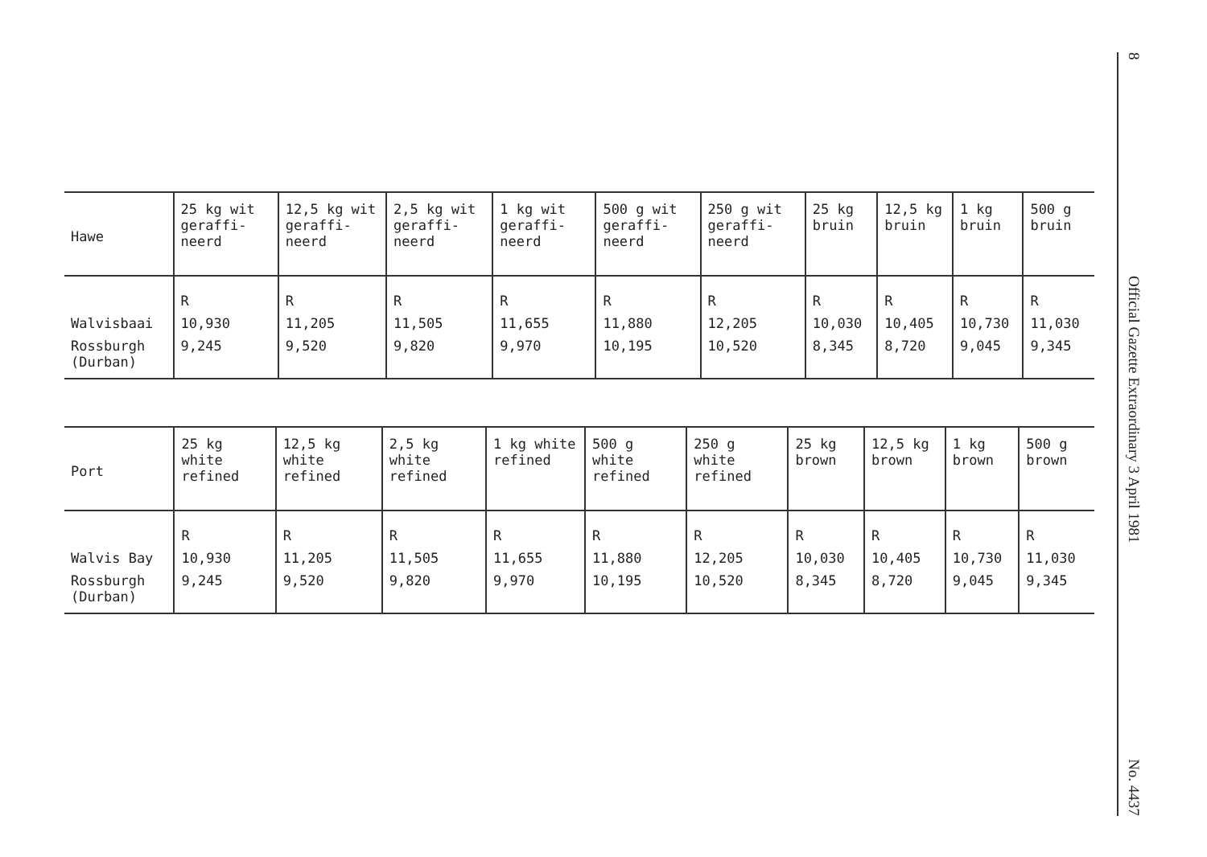| Hawe | 25 kg wit geraffi-neerd | 12,5 kg wit geraffi-neerd | 2,5 kg wit geraffi-neerd | 1 kg wit geraffi-neerd | 500 g wit geraffi-neerd | 250 g wit geraffi-neerd | 25 kg bruin | 12,5 kg bruin | 1 kg bruin | 500 g bruin |
| --- | --- | --- | --- | --- | --- | --- | --- | --- | --- | --- |
| | R | R | R | R | R | R | R | R | R | R |
| Walvisbaai | 10,930 | 11,205 | 11,505 | 11,655 | 11,880 | 12,205 | 10,030 | 10,405 | 10,730 | 11,030 |
| Rossburgh (Durban) | 9,245 | 9,520 | 9,820 | 9,970 | 10,195 | 10,520 | 8,345 | 8,720 | 9,045 | 9,345 |
| Port | 25 kg white refined | 12,5 kg white refined | 2,5 kg white refined | 1 kg white refined | 500 g white refined | 250 g white refined | 25 kg brown | 12,5 kg brown | 1 kg brown | 500 g brown |
| --- | --- | --- | --- | --- | --- | --- | --- | --- | --- | --- |
| | R | R | R | R | R | R | R | R | R | R |
| Walvis Bay | 10,930 | 11,205 | 11,505 | 11,655 | 11,880 | 12,205 | 10,030 | 10,405 | 10,730 | 11,030 |
| Rossburgh (Durban) | 9,245 | 9,520 | 9,820 | 9,970 | 10,195 | 10,520 | 8,345 | 8,720 | 9,045 | 9,345 |
8 Official Gazette Extraordinary 3 April 1981 No. 4437